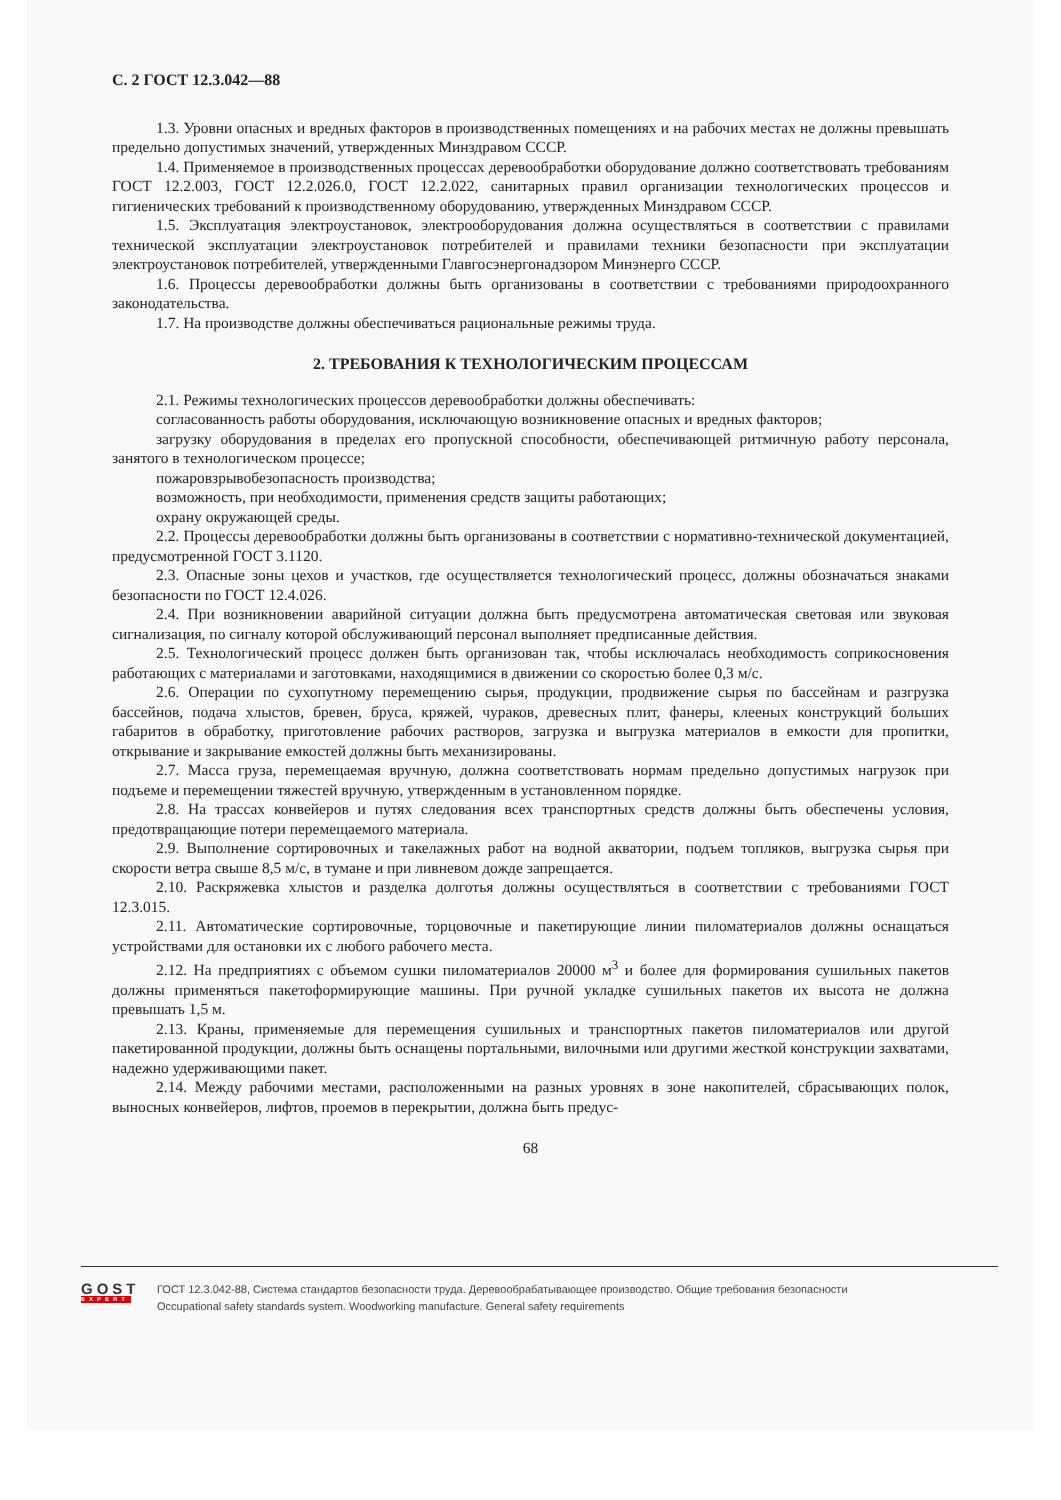С. 2 ГОСТ 12.3.042—88
1.3. Уровни опасных и вредных факторов в производственных помещениях и на рабочих местах не должны превышать предельно допустимых значений, утвержденных Минздравом СССР.
1.4. Применяемое в производственных процессах деревообработки оборудование должно соответствовать требованиям ГОСТ 12.2.003, ГОСТ 12.2.026.0, ГОСТ 12.2.022, санитарных правил организации технологических процессов и гигиенических требований к производственному оборудованию, утвержденных Минздравом СССР.
1.5. Эксплуатация электроустановок, электрооборудования должна осуществляться в соответствии с правилами технической эксплуатации электроустановок потребителей и правилами техники безопасности при эксплуатации электроустановок потребителей, утвержденными Главгосэнергонадзором Минэнерго СССР.
1.6. Процессы деревообработки должны быть организованы в соответствии с требованиями природоохранного законодательства.
1.7. На производстве должны обеспечиваться рациональные режимы труда.
2. ТРЕБОВАНИЯ К ТЕХНОЛОГИЧЕСКИМ ПРОЦЕССАМ
2.1. Режимы технологических процессов деревообработки должны обеспечивать:
согласованность работы оборудования, исключающую возникновение опасных и вредных факторов;
загрузку оборудования в пределах его пропускной способности, обеспечивающей ритмичную работу персонала, занятого в технологическом процессе;
пожаровзрывобезопасность производства;
возможность, при необходимости, применения средств защиты работающих;
охрану окружающей среды.
2.2. Процессы деревообработки должны быть организованы в соответствии с нормативно-технической документацией, предусмотренной ГОСТ 3.1120.
2.3. Опасные зоны цехов и участков, где осуществляется технологический процесс, должны обозначаться знаками безопасности по ГОСТ 12.4.026.
2.4. При возникновении аварийной ситуации должна быть предусмотрена автоматическая световая или звуковая сигнализация, по сигналу которой обслуживающий персонал выполняет предписанные действия.
2.5. Технологический процесс должен быть организован так, чтобы исключалась необходимость соприкосновения работающих с материалами и заготовками, находящимися в движении со скоростью более 0,3 м/с.
2.6. Операции по сухопутному перемещению сырья, продукции, продвижение сырья по бассейнам и разгрузка бассейнов, подача хлыстов, бревен, бруса, кряжей, чураков, древесных плит, фанеры, клееных конструкций больших габаритов в обработку, приготовление рабочих растворов, загрузка и выгрузка материалов в емкости для пропитки, открывание и закрывание емкостей должны быть механизированы.
2.7. Масса груза, перемещаемая вручную, должна соответствовать нормам предельно допустимых нагрузок при подъеме и перемещении тяжестей вручную, утвержденным в установленном порядке.
2.8. На трассах конвейеров и путях следования всех транспортных средств должны быть обеспечены условия, предотвращающие потери перемещаемого материала.
2.9. Выполнение сортировочных и такелажных работ на водной акватории, подъем топляков, выгрузка сырья при скорости ветра свыше 8,5 м/с, в тумане и при ливневом дожде запрещается.
2.10. Раскряжевка хлыстов и разделка долготья должны осуществляться в соответствии с требованиями ГОСТ 12.3.015.
2.11. Автоматические сортировочные, торцовочные и пакетирующие линии пиломатериалов должны оснащаться устройствами для остановки их с любого рабочего места.
2.12. На предприятиях с объемом сушки пиломатериалов 20000 м<sup>3</sup> и более для формирования сушильных пакетов должны применяться пакетоформирующие машины. При ручной укладке сушильных пакетов их высота не должна превышать 1,5 м.
2.13. Краны, применяемые для перемещения сушильных и транспортных пакетов пиломатериалов или другой пакетированной продукции, должны быть оснащены портальными, вилочными или другими жесткой конструкции захватами, надежно удерживающими пакет.
2.14. Между рабочими местами, расположенными на разных уровнях в зоне накопителей, сбрасывающих полок, выносных конвейеров, лифтов, проемов в перекрытии, должна быть предус-
68
GOST
EXPERT
ГОСТ 12.3.042-88, Система стандартов безопасности труда. Деревообрабатывающее производство. Общие требования безопасности
Occupational safety standards system. Woodworking manufacture. General safety requirements